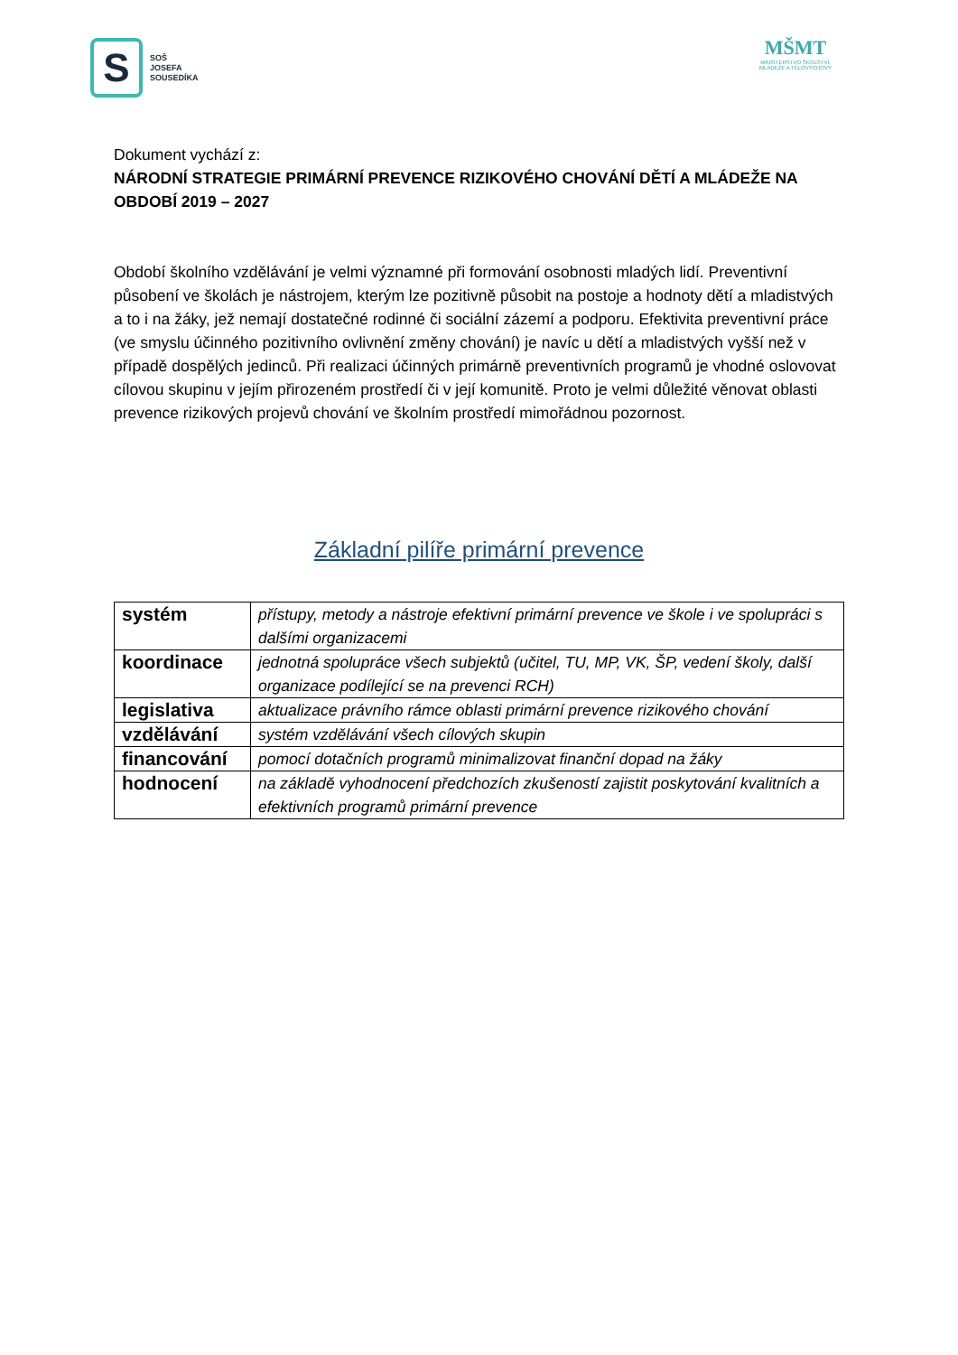S
SOŠ
JOSEFA
SOUSEDÍKA
MŠMT
MINISTERSTVO ŠKOLSTVÍ,
MLÁDEŽE A TĚLOVÝCHOVY
Dokument vychází z:
NÁRODNÍ STRATEGIE PRIMÁRNÍ PREVENCE RIZIKOVÉHO CHOVÁNÍ DĚTÍ A MLÁDEŽE NA OBDOBÍ 2019 – 2027
Období školního vzdělávání je velmi významné při formování osobnosti mladých lidí. Preventivní působení ve školách je nástrojem, kterým lze pozitivně působit na postoje a hodnoty dětí a mladistvých a to i na žáky, jež nemají dostatečné rodinné či sociální zázemí a podporu. Efektivita preventivní práce (ve smyslu účinného pozitivního ovlivnění změny chování) je navíc u dětí a mladistvých vyšší než v případě dospělých jedinců. Při realizaci účinných primárně preventivních programů je vhodné oslovovat cílovou skupinu v jejím přirozeném prostředí či v její komunitě. Proto je velmi důležité věnovat oblasti prevence rizikových projevů chování ve školním prostředí mimořádnou pozornost.
Základní pilíře primární prevence
| systém | přístupy, metody a nástroje efektivní primární prevence ve škole i ve spolupráci s dalšími organizacemi |
| koordinace | jednotná spolupráce všech subjektů (učitel, TU, MP, VK, ŠP, vedení školy, další organizace podílející se na prevenci RCH) |
| legislativa | aktualizace právního rámce oblasti primární prevence rizikového chování |
| vzdělávání | systém vzdělávání všech cílových skupin |
| financování | pomocí dotačních programů minimalizovat finanční dopad na žáky |
| hodnocení | na základě vyhodnocení předchozích zkušeností zajistit poskytování kvalitních a efektivních programů primární prevence |